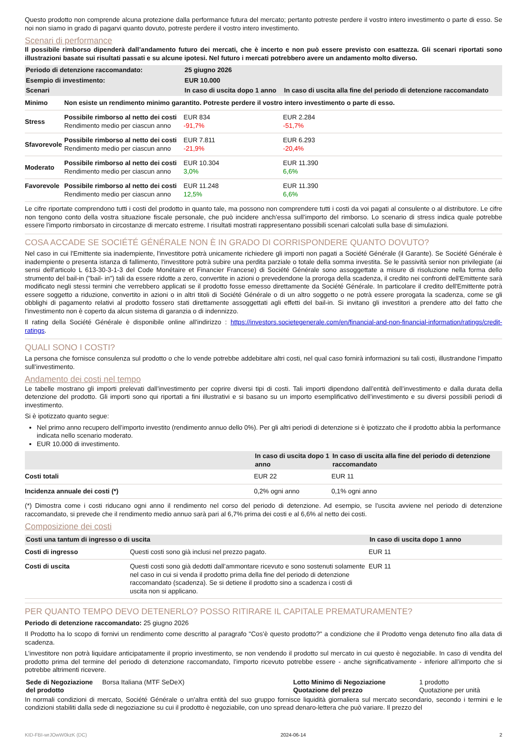Questo prodotto non comprende alcuna protezione dalla performance futura del mercato; pertanto potreste perdere il vostro intero investimento o parte di esso. Se noi non siamo in grado di pagarvi quanto dovuto, potreste perdere il vostro intero investimento.
Scenari di performance
Il possibile rimborso dipenderà dall’andamento futuro dei mercati, che è incerto e non può essere previsto con esattezza. Gli scenari riportati sono illustrazioni basate sui risultati passati e su alcune ipotesi. Nel futuro i mercati potrebbero avere un andamento molto diverso.
| Periodo di detenzione raccomandato: | | 25 giugno 2026 | |
| Esempio di investimento: | | EUR 10.000 | |
| Scenari | | In caso di uscita dopo 1 anno | In caso di uscita alla fine del periodo di detenzione raccomandato |
| Minimo | Non esiste un rendimento minimo garantito. Potreste perdere il vostro intero investimento o parte di esso. | | |
| Stress | Possibile rimborso al netto dei costi Rendimento medio per ciascun anno | EUR 834 -91,7% | EUR 2.284 -51,7% |
| Sfavorevole | Possibile rimborso al netto dei costi Rendimento medio per ciascun anno | EUR 7.811 -21,9% | EUR 6.293 -20,4% |
| Moderato | Possibile rimborso al netto dei costi Rendimento medio per ciascun anno | EUR 10.304 3,0% | EUR 11.390 6,6% |
| Favorevole | Possibile rimborso al netto dei costi Rendimento medio per ciascun anno | EUR 11.248 12,5% | EUR 11.390 6,6% |
Le cifre riportate comprendono tutti i costi del prodotto in quanto tale, ma possono non comprendere tutti i costi da voi pagati al consulente o al distributore. Le cifre non tengono conto della vostra situazione fiscale personale, che può incidere anch’essa sull’importo del rimborso. Lo scenario di stress indica quale potrebbe essere l’importo rimborsato in circostanze di mercato estreme. I risultati mostrati rappresentano possibili scenari calcolati sulla base di simulazioni.
COSA ACCADE SE SOCIÉTÉ GÉNÉRALE NON È IN GRADO DI CORRISPONDERE QUANTO DOVUTO?
Nel caso in cui l'Emittente sia inadempiente, l'investitore potrà unicamente richiedere gli importi non pagati a Société Générale (il Garante). Se Société Générale è inadempiente o presenta istanza di fallimento, l'investitore potrà subire una perdita parziale o totale della somma investita. Se le passività senior non privilegiate (ai sensi dell'articolo L 613-30-3-1-3 del Code Monétaire et Financier Francese) di Société Générale sono assoggettate a misure di risoluzione nella forma dello strumento del bail-in ("bail- in") tali da essere ridotte a zero, convertite in azioni o prevedendone la proroga della scadenza, il credito nei confronti dell'Emittente sarà modificato negli stessi termini che verrebbero applicati se il prodotto fosse emesso direttamente da Société Générale. In particolare il credito dell'Emittente potrà essere soggetto a riduzione, convertito in azioni o in altri titoli di Société Générale o di un altro soggetto o ne potrà essere prorogata la scadenza, come se gli obblighi di pagamento relativi al prodotto fossero stati direttamente assoggettati agli effetti del bail-in. Si invitano gli investitori a prendere atto del fatto che l'investimento non è coperto da alcun sistema di garanzia o di indennizzo.
Il rating della Société Générale è disponibile online all’indirizzo : https://investors.societegenerale.com/en/financial-and-non-financial-information/ratings/credit-ratings.
QUALI SONO I COSTI?
La persona che fornisce consulenza sul prodotto o che lo vende potrebbe addebitare altri costi, nel qual caso fornirà informazioni su tali costi, illustrandone l’impatto sull’investimento.
Andamento dei costi nel tempo
Le tabelle mostrano gli importi prelevati dall’investimento per coprire diversi tipi di costi. Tali importi dipendono dall’entità dell’investimento e dalla durata della detenzione del prodotto. Gli importi sono qui riportati a fini illustrativi e si basano su un importo esemplificativo dell’investimento e su diversi possibili periodi di investimento.
Si è ipotizzato quanto segue:
Nel primo anno recupero dell’importo investito (rendimento annuo dello 0%). Per gli altri periodi di detenzione si è ipotizzato che il prodotto abbia la performance indicata nello scenario moderato.
EUR 10.000 di investimento.
| | In caso di uscita dopo 1 anno | In caso di uscita alla fine del periodo di detenzione raccomandato |
| Costi totali | EUR 22 | EUR 11 |
| Incidenza annuale dei costi (*) | 0,2% ogni anno | 0,1% ogni anno |
(*) Dimostra come i costi riducano ogni anno il rendimento nel corso del periodo di detenzione. Ad esempio, se l’uscita avviene nel periodo di detenzione raccomandato, si prevede che il rendimento medio annuo sarà pari al 6,7% prima dei costi e al 6,6% al netto dei costi.
Composizione dei costi
| Costi una tantum di ingresso o di uscita | | In caso di uscita dopo 1 anno |
| Costi di ingresso | Questi costi sono già inclusi nel prezzo pagato. | EUR 11 |
| Costi di uscita | Questi costi sono già dedotti dall’ammontare ricevuto e sono sostenuti solamente nel caso in cui si venda il prodotto prima della fine del periodo di detenzione raccomandato (scadenza). Se si detiene il prodotto sino a scadenza i costi di uscita non si applicano. | EUR 11 |
PER QUANTO TEMPO DEVO DETENERLO? POSSO RITIRARE IL CAPITALE PREMATURAMENTE?
Periodo di detenzione raccomandato: 25 giugno 2026
Il Prodotto ha lo scopo di fornivi un rendimento come descritto al paragrafo "Cos’è questo prodotto?" a condizione che il Prodotto venga detenuto fino alla data di scadenza.
L’investitore non potrà liquidare anticipatamente il proprio investimento, se non vendendo il prodotto sul mercato in cui questo è negoziabile. In caso di vendita del prodotto prima del termine del periodo di detenzione raccomandato, l’importo ricevuto potrebbe essere - anche significativamente - inferiore all’importo che si potrebbe altrimenti ricevere.
| Sede di Negoziazione del prodotto | Borsa Italiana (MTF SeDeX) | Lotto Minimo di Negoziazione Quotazione del prezzo | 1 prodotto Quotazione per unità |
In normali condizioni di mercato, Société Générale o un'altra entità del suo gruppo fornisce liquidità giornaliera sul mercato secondario, secondo i termini e le condizioni stabiliti dalla sede di negoziazione su cui il prodotto è negoziabile, con uno spread denaro-lettera che può variare. Il prezzo del
KID-FBI-wrJOwW0kzK (DC) 2024-06-14 2